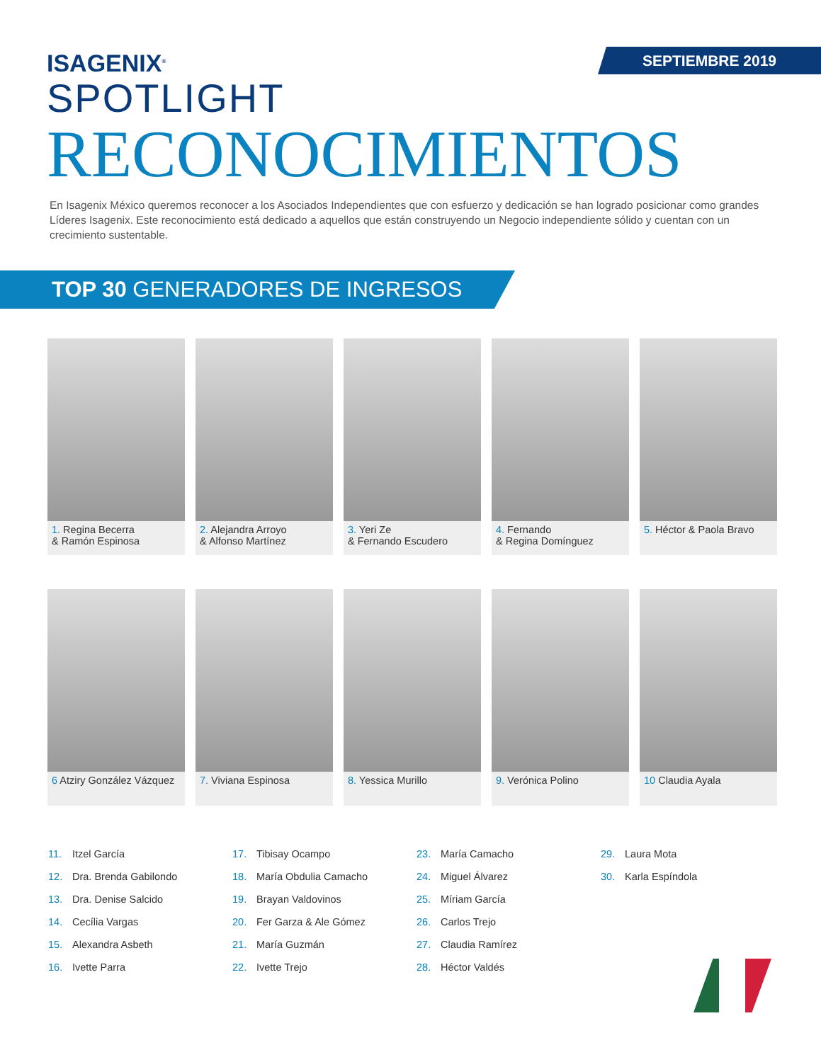SEPTIEMBRE 2019
ISAGENIX<sup>®</sup>
SPOTLIGHT
RECONOCIMIENTOS
En Isagenix México queremos reconocer a los Asociados Independientes que con esfuerzo y dedicación se han logrado posicionar como grandes Líderes Isagenix. Este reconocimiento está dedicado a aquellos que están construyendo un Negocio independiente sólido y cuentan con un crecimiento sustentable.
TOP 30 GENERADORES DE INGRESOS
1. Regina Becerra
& Ramón Espinosa
2. Alejandra Arroyo
& Alfonso Martínez
3. Yeri Ze
& Fernando Escudero
4. Fernando
& Regina Domínguez
5. Héctor & Paola Bravo
6 Atziry González Vázquez
7. Viviana Espinosa
8. Yessica Murillo
9. Verónica Polino
10 Claudia Ayala
11. Itzel García
12. Dra. Brenda Gabilondo
13. Dra. Denise Salcido
14. Cecília Vargas
15. Alexandra Asbeth
16. Ivette Parra
17. Tibisay Ocampo
18. María Obdulia Camacho
19. Brayan Valdovinos
20. Fer Garza & Ale Gómez
21. María Guzmán
22. Ivette Trejo
23. María Camacho
24. Miguel Álvarez
25. Míriam García
26. Carlos Trejo
27. Claudia Ramírez
28. Héctor Valdés
29. Laura Mota
30. Karla Espíndola